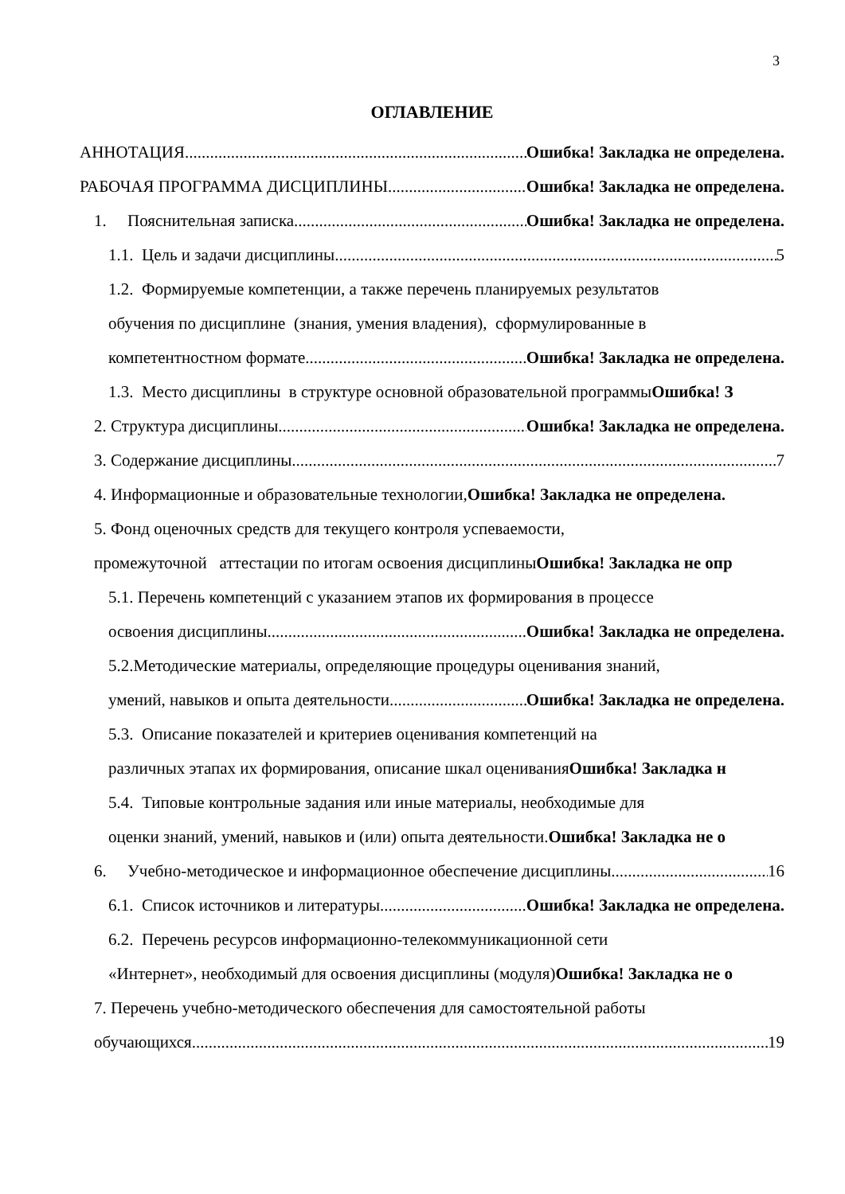3
ОГЛАВЛЕНИЕ
АННОТАЦИЯ Ошибка! Закладка не определена.
РАБОЧАЯ ПРОГРАММА ДИСЦИПЛИНЫ Ошибка! Закладка не определена.
1. Пояснительная записка Ошибка! Закладка не определена.
1.1. Цель и задачи дисциплины 5
1.2. Формируемые компетенции, а также перечень планируемых результатов
обучения по дисциплине (знания, умения владения), сформулированные в
компетентностном формате Ошибка! Закладка не определена.
1.3. Место дисциплины в структуре основной образовательной программы Ошибка! З
2. Структура дисциплины Ошибка! Закладка не определена.
3. Содержание дисциплины 7
4. Информационные и образовательные технологии, Ошибка! Закладка не определена.
5. Фонд оценочных средств для текущего контроля успеваемости,
промежуточной аттестации по итогам освоения дисциплины Ошибка! Закладка не опр
5.1. Перечень компетенций с указанием этапов их формирования в процессе
освоения дисциплины Ошибка! Закладка не определена.
5.2.Методические материалы, определяющие процедуры оценивания знаний,
умений, навыков и опыта деятельности Ошибка! Закладка не определена.
5.3. Описание показателей и критериев оценивания компетенций на
различных этапах их формирования, описание шкал оценивания Ошибка! Закладка н
5.4. Типовые контрольные задания или иные материалы, необходимые для
оценки знаний, умений, навыков и (или) опыта деятельности. Ошибка! Закладка не о
6. Учебно-методическое и информационное обеспечение дисциплины 16
6.1. Список источников и литературы Ошибка! Закладка не определена.
6.2. Перечень ресурсов информационно-телекоммуникационной сети
«Интернет», необходимый для освоения дисциплины (модуля) Ошибка! Закладка не о
7. Перечень учебно-методического обеспечения для самостоятельной работы
обучающихся 19